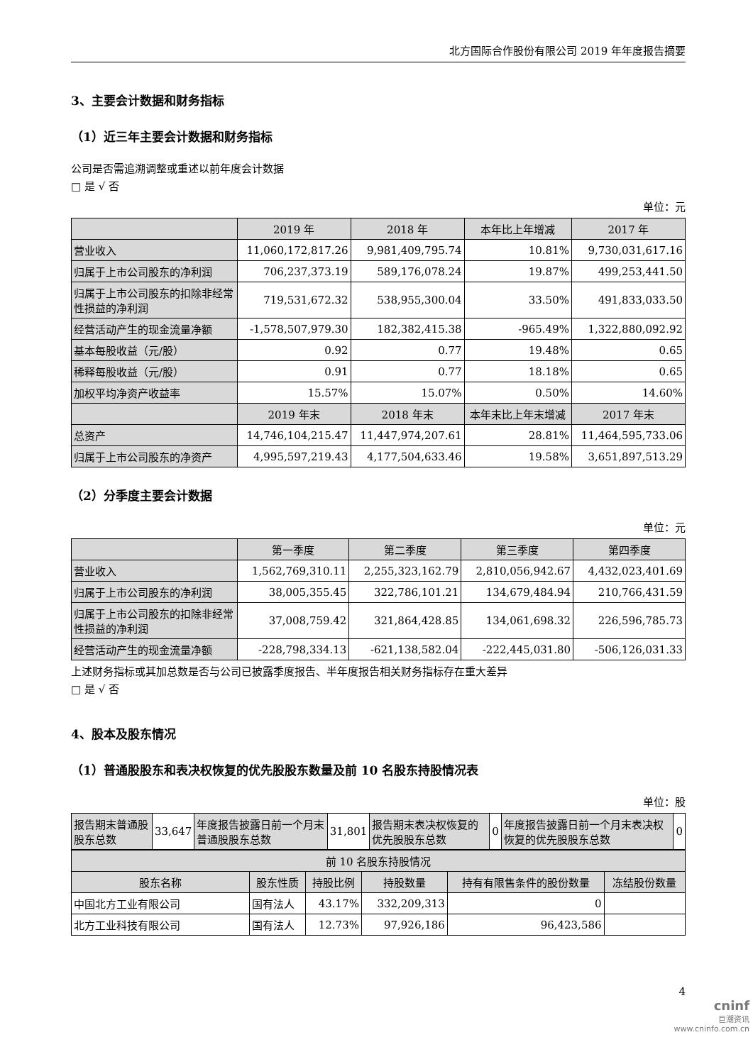北方国际合作股份有限公司 2019 年年度报告摘要
3、主要会计数据和财务指标
（1）近三年主要会计数据和财务指标
公司是否需追溯调整或重述以前年度会计数据
□ 是 √ 否
单位：元
| | 2019 年 | 2018 年 | 本年比上年增减 | 2017 年 |
| --- | --- | --- | --- | --- |
| 营业收入 | 11,060,172,817.26 | 9,981,409,795.74 | 10.81% | 9,730,031,617.16 |
| 归属于上市公司股东的净利润 | 706,237,373.19 | 589,176,078.24 | 19.87% | 499,253,441.50 |
| 归属于上市公司股东的扣除非经常性损益的净利润 | 719,531,672.32 | 538,955,300.04 | 33.50% | 491,833,033.50 |
| 经营活动产生的现金流量净额 | -1,578,507,979.30 | 182,382,415.38 | -965.49% | 1,322,880,092.92 |
| 基本每股收益（元/股） | 0.92 | 0.77 | 19.48% | 0.65 |
| 稀释每股收益（元/股） | 0.91 | 0.77 | 18.18% | 0.65 |
| 加权平均净资产收益率 | 15.57% | 15.07% | 0.50% | 14.60% |
| | 2019 年末 | 2018 年末 | 本年末比上年末增减 | 2017 年末 |
| 总资产 | 14,746,104,215.47 | 11,447,974,207.61 | 28.81% | 11,464,595,733.06 |
| 归属于上市公司股东的净资产 | 4,995,597,219.43 | 4,177,504,633.46 | 19.58% | 3,651,897,513.29 |
（2）分季度主要会计数据
单位：元
| | 第一季度 | 第二季度 | 第三季度 | 第四季度 |
| --- | --- | --- | --- | --- |
| 营业收入 | 1,562,769,310.11 | 2,255,323,162.79 | 2,810,056,942.67 | 4,432,023,401.69 |
| 归属于上市公司股东的净利润 | 38,005,355.45 | 322,786,101.21 | 134,679,484.94 | 210,766,431.59 |
| 归属于上市公司股东的扣除非经常性损益的净利润 | 37,008,759.42 | 321,864,428.85 | 134,061,698.32 | 226,596,785.73 |
| 经营活动产生的现金流量净额 | -228,798,334.13 | -621,138,582.04 | -222,445,031.80 | -506,126,031.33 |
上述财务指标或其加总数是否与公司已披露季度报告、半年度报告相关财务指标存在重大差异
□ 是 √ 否
4、股本及股东情况
（1）普通股股东和表决权恢复的优先股股东数量及前 10 名股东持股情况表
单位：股
| 报告期末普通股股东总数 | 33,647 | 年度报告披露日前一个月末普通股股东总数 | 31,801 | 报告期末表决权恢复的优先股股东总数 | 0 | 年度报告披露日前一个月末表决权恢复的优先股股东总数 | 0 |
| 前 10 名股东持股情况 | | | | | |
| --- | --- | --- | --- | --- | --- |
| 股东名称 | 股东性质 | 持股比例 | 持股数量 | 持有有限售条件的股份数量 | 冻结股份数量 |
| 中国北方工业有限公司 | 国有法人 | 43.17% | 332,209,313 | 0 | |
| 北方工业科技有限公司 | 国有法人 | 12.73% | 97,926,186 | 96,423,586 | |
4
cninf
巨潮资讯
www.cninfo.com.cn